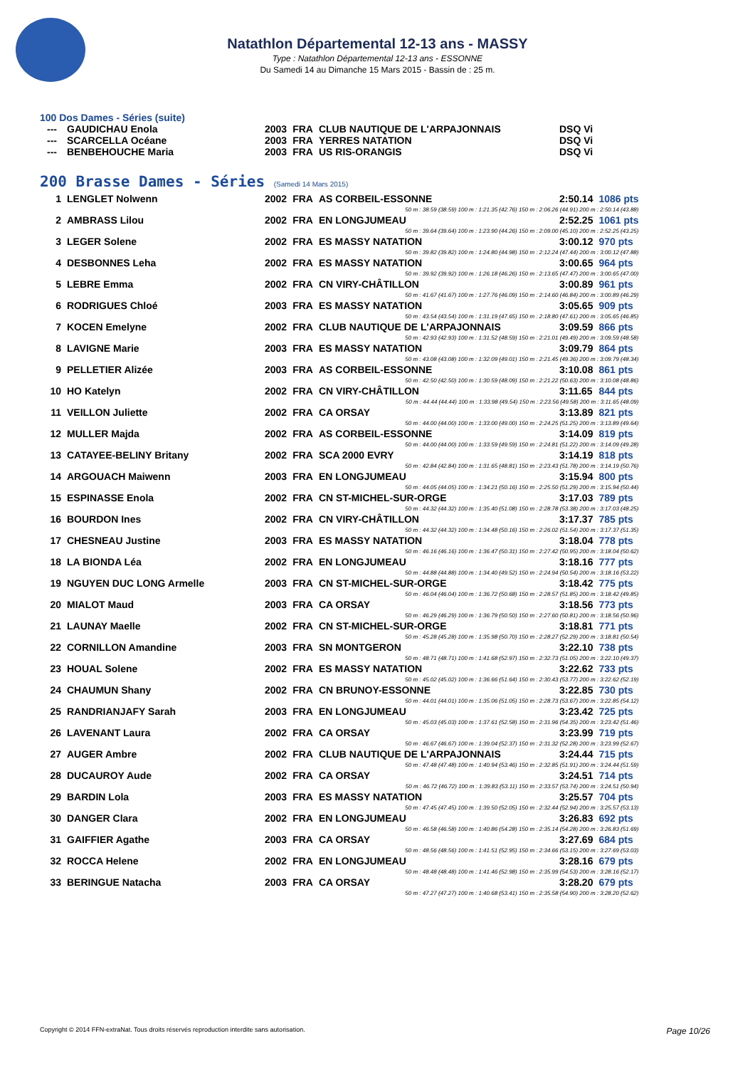Natathlon Départemental 12-13 ans - MASSY
Type : Natathlon Départemental 12-13 ans - ESSONNE
Du Samedi 14 au Dimanche 15 Mars 2015 - Bassin de : 25 m.
100 Dos Dames - Séries (suite)
| --- | GAUDICHAU Enola | 2003 | FRA | CLUB NAUTIQUE DE L'ARPAJONNAIS | DSQ Vi |
| --- | SCARCELLA Océane | 2003 | FRA | YERRES NATATION | DSQ Vi |
| --- | BENBEHOUCHE Maria | 2003 | FRA | US RIS-ORANGIS | DSQ Vi |
200 Brasse Dames - Séries (Samedi 14 Mars 2015)
| 1 | LENGLET Nolwenn | 2002 | FRA | AS CORBEIL-ESSONNE | 2:50.14 | 1086 pts |
| 50 m : 38.59 (38.59) 100 m : 1:21.35 (42.76) 150 m : 2:06.26 (44.91) 200 m : 2:50.14 (43.88) | | | | | | |
| 2 | AMBRASS Lilou | 2002 | FRA | EN LONGJUMEAU | 2:52.25 | 1061 pts |
| 50 m : 39.64 (39.64) 100 m : 1:23.90 (44.26) 150 m : 2:09.00 (45.10) 200 m : 2:52.25 (43.25) | | | | | | |
| 3 | LEGER Solene | 2002 | FRA | ES MASSY NATATION | 3:00.12 | 970 pts |
| 50 m : 39.82 (39.82) 100 m : 1:24.80 (44.98) 150 m : 2:12.24 (47.44) 200 m : 3:00.12 (47.88) | | | | | | |
| 4 | DESBONNES Leha | 2002 | FRA | ES MASSY NATATION | 3:00.65 | 964 pts |
| 50 m : 39.92 (39.92) 100 m : 1:26.18 (46.26) 150 m : 2:13.65 (47.47) 200 m : 3:00.65 (47.00) | | | | | | |
| 5 | LEBRE Emma | 2002 | FRA | CN VIRY-CHÂTILLON | 3:00.89 | 961 pts |
| 50 m : 41.67 (41.67) 100 m : 1:27.76 (46.09) 150 m : 2:14.60 (46.84) 200 m : 3:00.89 (46.29) | | | | | | |
| 6 | RODRIGUES Chloé | 2003 | FRA | ES MASSY NATATION | 3:05.65 | 909 pts |
| 50 m : 43.54 (43.54) 100 m : 1:31.19 (47.65) 150 m : 2:18.80 (47.61) 200 m : 3:05.65 (46.85) | | | | | | |
| 7 | KOCEN Emelyne | 2002 | FRA | CLUB NAUTIQUE DE L'ARPAJONNAIS | 3:09.59 | 866 pts |
| 50 m : 42.93 (42.93) 100 m : 1:31.52 (48.59) 150 m : 2:21.01 (49.49) 200 m : 3:09.59 (48.58) | | | | | | |
| 8 | LAVIGNE Marie | 2003 | FRA | ES MASSY NATATION | 3:09.79 | 864 pts |
| 50 m : 43.08 (43.08) 100 m : 1:32.09 (49.01) 150 m : 2:21.45 (49.36) 200 m : 3:09.79 (48.34) | | | | | | |
| 9 | PELLETIER Alizée | 2003 | FRA | AS CORBEIL-ESSONNE | 3:10.08 | 861 pts |
| 50 m : 42.50 (42.50) 100 m : 1:30.59 (48.09) 150 m : 2:21.22 (50.63) 200 m : 3:10.08 (48.86) | | | | | | |
| 10 | HO Katelyn | 2002 | FRA | CN VIRY-CHÂTILLON | 3:11.65 | 844 pts |
| 50 m : 44.44 (44.44) 100 m : 1:33.98 (49.54) 150 m : 2:23.56 (49.58) 200 m : 3:11.65 (48.09) | | | | | | |
| 11 | VEILLON Juliette | 2002 | FRA | CA ORSAY | 3:13.89 | 821 pts |
| 50 m : 44.00 (44.00) 100 m : 1:33.00 (49.00) 150 m : 2:24.25 (51.25) 200 m : 3:13.89 (49.64) | | | | | | |
| 12 | MULLER Majda | 2002 | FRA | AS CORBEIL-ESSONNE | 3:14.09 | 819 pts |
| 50 m : 44.00 (44.00) 100 m : 1:33.59 (49.59) 150 m : 2:24.81 (51.22) 200 m : 3:14.09 (49.28) | | | | | | |
| 13 | CATAYEE-BELINY Britany | 2002 | FRA | SCA 2000 EVRY | 3:14.19 | 818 pts |
| 50 m : 42.84 (42.84) 100 m : 1:31.65 (48.81) 150 m : 2:23.43 (51.78) 200 m : 3:14.19 (50.76) | | | | | | |
| 14 | ARGOUACH Maiwenn | 2003 | FRA | EN LONGJUMEAU | 3:15.94 | 800 pts |
| 50 m : 44.05 (44.05) 100 m : 1:34.21 (50.16) 150 m : 2:25.50 (51.29) 200 m : 3:15.94 (50.44) | | | | | | |
| 15 | ESPINASSE Enola | 2002 | FRA | CN ST-MICHEL-SUR-ORGE | 3:17.03 | 789 pts |
| 50 m : 44.32 (44.32) 100 m : 1:35.40 (51.08) 150 m : 2:28.78 (53.38) 200 m : 3:17.03 (48.25) | | | | | | |
| 16 | BOURDON Ines | 2002 | FRA | CN VIRY-CHÂTILLON | 3:17.37 | 785 pts |
| 50 m : 44.32 (44.32) 100 m : 1:34.48 (50.16) 150 m : 2:26.02 (51.54) 200 m : 3:17.37 (51.35) | | | | | | |
| 17 | CHESNEAU Justine | 2003 | FRA | ES MASSY NATATION | 3:18.04 | 778 pts |
| 50 m : 46.16 (46.16) 100 m : 1:36.47 (50.31) 150 m : 2:27.42 (50.95) 200 m : 3:18.04 (50.62) | | | | | | |
| 18 | LA BIONDA Léa | 2002 | FRA | EN LONGJUMEAU | 3:18.16 | 777 pts |
| 50 m : 44.88 (44.88) 100 m : 1:34.40 (49.52) 150 m : 2:24.94 (50.54) 200 m : 3:18.16 (53.22) | | | | | | |
| 19 | NGUYEN DUC LONG Armelle | 2003 | FRA | CN ST-MICHEL-SUR-ORGE | 3:18.42 | 775 pts |
| 50 m : 46.04 (46.04) 100 m : 1:36.72 (50.68) 150 m : 2:28.57 (51.85) 200 m : 3:18.42 (49.85) | | | | | | |
| 20 | MIALOT Maud | 2003 | FRA | CA ORSAY | 3:18.56 | 773 pts |
| 50 m : 46.29 (46.29) 100 m : 1:36.79 (50.50) 150 m : 2:27.60 (50.81) 200 m : 3:18.56 (50.96) | | | | | | |
| 21 | LAUNAY Maelle | 2002 | FRA | CN ST-MICHEL-SUR-ORGE | 3:18.81 | 771 pts |
| 50 m : 45.28 (45.28) 100 m : 1:35.98 (50.70) 150 m : 2:28.27 (52.29) 200 m : 3:18.81 (50.54) | | | | | | |
| 22 | CORNILLON Amandine | 2003 | FRA | SN MONTGERON | 3:22.10 | 738 pts |
| 50 m : 48.71 (48.71) 100 m : 1:41.68 (52.97) 150 m : 2:32.73 (51.05) 200 m : 3:22.10 (49.37) | | | | | | |
| 23 | HOUAL Solene | 2002 | FRA | ES MASSY NATATION | 3:22.62 | 733 pts |
| 50 m : 45.02 (45.02) 100 m : 1:36.66 (51.64) 150 m : 2:30.43 (53.77) 200 m : 3:22.62 (52.19) | | | | | | |
| 24 | CHAUMUN Shany | 2002 | FRA | CN BRUNOY-ESSONNE | 3:22.85 | 730 pts |
| 50 m : 44.01 (44.01) 100 m : 1:35.06 (51.05) 150 m : 2:28.73 (53.67) 200 m : 3:22.85 (54.12) | | | | | | |
| 25 | RANDRIANJAFY Sarah | 2003 | FRA | EN LONGJUMEAU | 3:23.42 | 725 pts |
| 50 m : 45.03 (45.03) 100 m : 1:37.61 (52.58) 150 m : 2:31.96 (54.35) 200 m : 3:23.42 (51.46) | | | | | | |
| 26 | LAVENANT Laura | 2002 | FRA | CA ORSAY | 3:23.99 | 719 pts |
| 50 m : 46.67 (46.67) 100 m : 1:39.04 (52.37) 150 m : 2:31.32 (52.28) 200 m : 3:23.99 (52.67) | | | | | | |
| 27 | AUGER Ambre | 2002 | FRA | CLUB NAUTIQUE DE L'ARPAJONNAIS | 3:24.44 | 715 pts |
| 50 m : 47.48 (47.48) 100 m : 1:40.94 (53.46) 150 m : 2:32.85 (51.91) 200 m : 3:24.44 (51.59) | | | | | | |
| 28 | DUCAUROY Aude | 2002 | FRA | CA ORSAY | 3:24.51 | 714 pts |
| 50 m : 46.72 (46.72) 100 m : 1:39.83 (53.11) 150 m : 2:33.57 (53.74) 200 m : 3:24.51 (50.94) | | | | | | |
| 29 | BARDIN Lola | 2003 | FRA | ES MASSY NATATION | 3:25.57 | 704 pts |
| 50 m : 47.45 (47.45) 100 m : 1:39.50 (52.05) 150 m : 2:32.44 (52.94) 200 m : 3:25.57 (53.13) | | | | | | |
| 30 | DANGER Clara | 2002 | FRA | EN LONGJUMEAU | 3:26.83 | 692 pts |
| 50 m : 46.58 (46.58) 100 m : 1:40.86 (54.28) 150 m : 2:35.14 (54.28) 200 m : 3:26.83 (51.69) | | | | | | |
| 31 | GAIFFIER Agathe | 2003 | FRA | CA ORSAY | 3:27.69 | 684 pts |
| 50 m : 48.56 (48.56) 100 m : 1:41.51 (52.95) 150 m : 2:34.66 (53.15) 200 m : 3:27.69 (53.03) | | | | | | |
| 32 | ROCCA Helene | 2002 | FRA | EN LONGJUMEAU | 3:28.16 | 679 pts |
| 50 m : 48.48 (48.48) 100 m : 1:41.46 (52.98) 150 m : 2:35.99 (54.53) 200 m : 3:28.16 (52.17) | | | | | | |
| 33 | BERINGUE Natacha | 2003 | FRA | CA ORSAY | 3:28.20 | 679 pts |
| 50 m : 47.27 (47.27) 100 m : 1:40.68 (53.41) 150 m : 2:35.58 (54.90) 200 m : 3:28.20 (52.62) | | | | | | |
Copyright © 2014 FFN-extraNat. Tous droits réservés reproduction interdite sans autorisation. Page 10/26